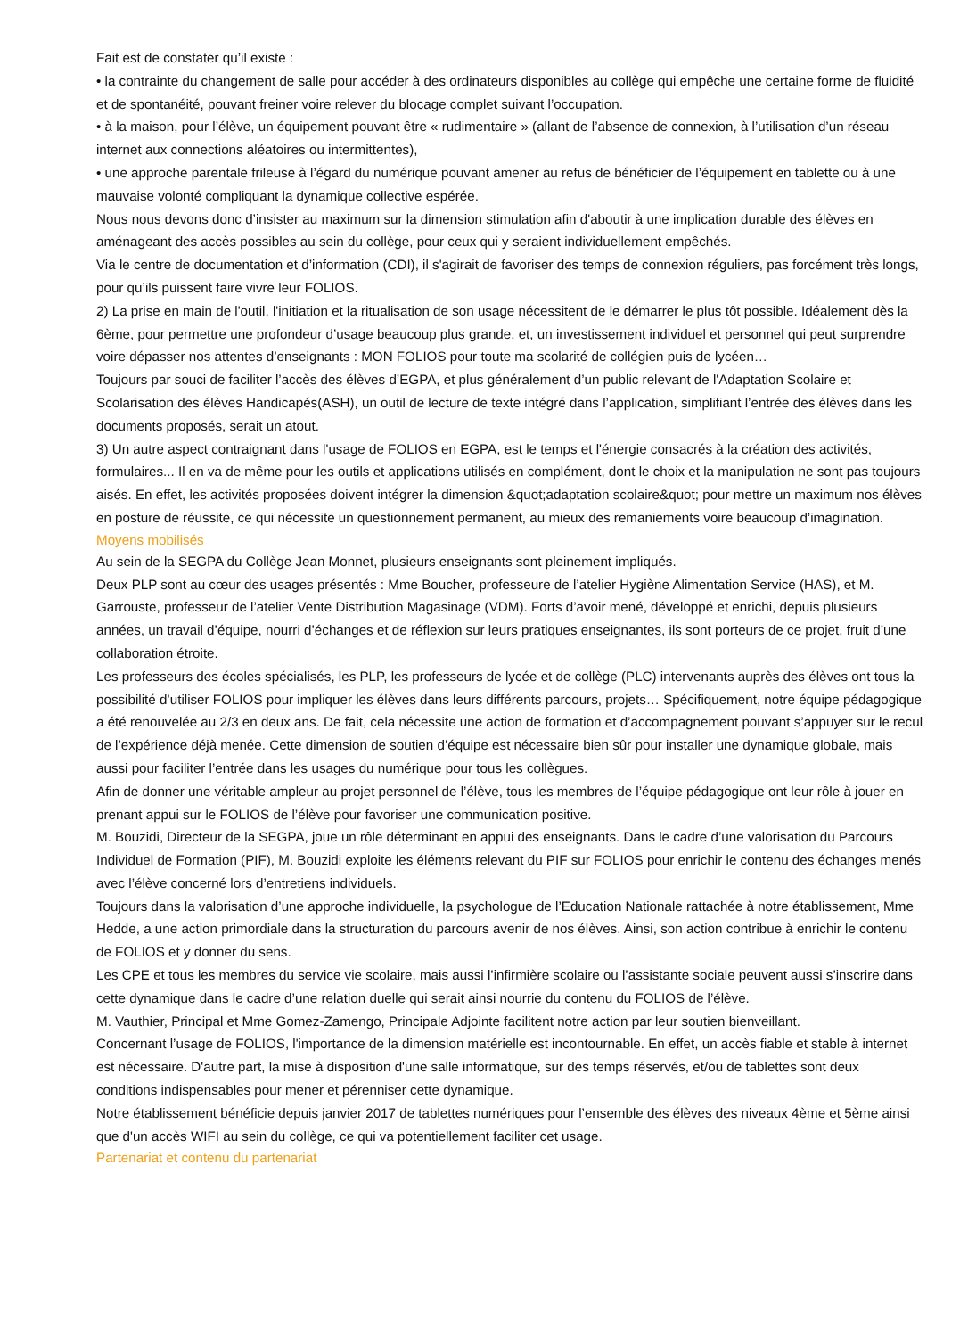Fait est de constater qu’il existe :
• la contrainte du changement de salle pour accéder à des ordinateurs disponibles au collège qui empêche une certaine forme de fluidité et de spontanéité, pouvant freiner voire relever du blocage complet suivant l’occupation.
• à la maison, pour l’élève, un équipement pouvant être « rudimentaire » (allant de l’absence de connexion, à l’utilisation d’un réseau internet aux connections aléatoires ou intermittentes),
• une approche parentale frileuse à l’égard du numérique pouvant amener au refus de bénéficier de l’équipement en tablette ou à une mauvaise volonté compliquant la dynamique collective espérée.
Nous nous devons donc d’insister au maximum sur la dimension stimulation afin d'aboutir à une implication durable des élèves en aménageant des accès possibles au sein du collège, pour ceux qui y seraient individuellement empêchés.
Via le centre de documentation et d’information (CDI), il s'agirait de favoriser des temps de connexion réguliers, pas forcément très longs, pour qu’ils puissent faire vivre leur FOLIOS.
2) La prise en main de l'outil, l'initiation et la ritualisation de son usage nécessitent de le démarrer le plus tôt possible. Idéalement dès la 6ème, pour permettre une profondeur d’usage beaucoup plus grande, et, un investissement individuel et personnel qui peut surprendre voire dépasser nos attentes d’enseignants : MON FOLIOS pour toute ma scolarité de collégien puis de lycéen…
Toujours par souci de faciliter l’accès des élèves d’EGPA, et plus généralement d’un public relevant de l'Adaptation Scolaire et Scolarisation des élèves Handicapés(ASH), un outil de lecture de texte intégré dans l’application, simplifiant l’entrée des élèves dans les documents proposés, serait un atout.
3) Un autre aspect contraignant dans l'usage de FOLIOS en EGPA, est le temps et l'énergie consacrés à la création des activités, formulaires... Il en va de même pour les outils et applications utilisés en complément, dont le choix et la manipulation ne sont pas toujours aisés. En effet, les activités proposées doivent intégrer la dimension &quot;adaptation scolaire&quot; pour mettre un maximum nos élèves en posture de réussite, ce qui nécessite un questionnement permanent, au mieux des remaniements voire beaucoup d’imagination.
Moyens mobilisés
Au sein de la SEGPA du Collège Jean Monnet, plusieurs enseignants sont pleinement impliqués.
Deux PLP sont au cœur des usages présentés : Mme Boucher, professeure de l’atelier Hygiène Alimentation Service (HAS), et M. Garrouste, professeur de l’atelier Vente Distribution Magasinage (VDM). Forts d’avoir mené, développé et enrichi, depuis plusieurs années, un travail d’équipe, nourri d’échanges et de réflexion sur leurs pratiques enseignantes, ils sont porteurs de ce projet, fruit d’une collaboration étroite.
Les professeurs des écoles spécialisés, les PLP, les professeurs de lycée et de collège (PLC) intervenants auprès des élèves ont tous la possibilité d’utiliser FOLIOS pour impliquer les élèves dans leurs différents parcours, projets… Spécifiquement, notre équipe pédagogique a été renouvelée au 2/3 en deux ans. De fait, cela nécessite une action de formation et d’accompagnement pouvant s’appuyer sur le recul de l’expérience déjà menée. Cette dimension de soutien d’équipe est nécessaire bien sûr pour installer une dynamique globale, mais aussi pour faciliter l’entrée dans les usages du numérique pour tous les collègues.
Afin de donner une véritable ampleur au projet personnel de l’élève, tous les membres de l’équipe pédagogique ont leur rôle à jouer en prenant appui sur le FOLIOS de l’élève pour favoriser une communication positive.
M. Bouzidi, Directeur de la SEGPA, joue un rôle déterminant en appui des enseignants. Dans le cadre d’une valorisation du Parcours Individuel de Formation (PIF), M. Bouzidi exploite les éléments relevant du PIF sur FOLIOS pour enrichir le contenu des échanges menés avec l’élève concerné lors d’entretiens individuels.
Toujours dans la valorisation d’une approche individuelle, la psychologue de l’Education Nationale rattachée à notre établissement, Mme Hedde, a une action primordiale dans la structuration du parcours avenir de nos élèves. Ainsi, son action contribue à enrichir le contenu de FOLIOS et y donner du sens.
Les CPE et tous les membres du service vie scolaire, mais aussi l’infirmière scolaire ou l’assistante sociale peuvent aussi s’inscrire dans cette dynamique dans le cadre d’une relation duelle qui serait ainsi nourrie du contenu du FOLIOS de l’élève.
M. Vauthier, Principal et Mme Gomez-Zamengo, Principale Adjointe facilitent notre action par leur soutien bienveillant.
Concernant l’usage de FOLIOS, l'importance de la dimension matérielle est incontournable. En effet, un accès fiable et stable à internet est nécessaire. D'autre part, la mise à disposition d'une salle informatique, sur des temps réservés, et/ou de tablettes sont deux conditions indispensables pour mener et pérenniser cette dynamique.
Notre établissement bénéficie depuis janvier 2017 de tablettes numériques pour l’ensemble des élèves des niveaux 4ème et 5ème ainsi que d'un accès WIFI au sein du collège, ce qui va potentiellement faciliter cet usage.
Partenariat et contenu du partenariat